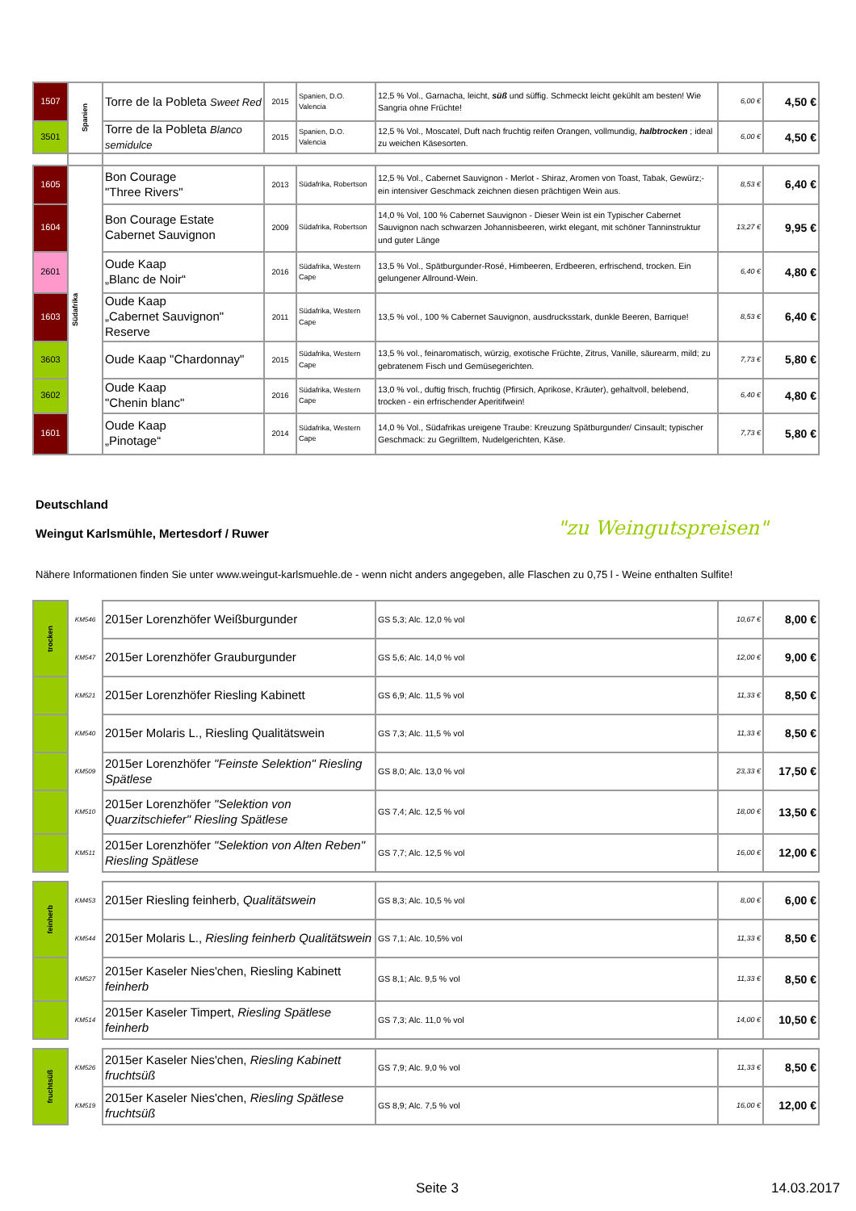| 1507 | Spanien | Torre de la Pobleta Sweet Red | 2015 | Spanien, D.O. Valencia | 12,5 % Vol., Garnacha, leicht, süß und süffig. Schmeckt leicht gekühlt am besten! Wie Sangria ohne Früchte! | 6,00 € | 4,50 € |
| 3501 | | Torre de la Pobleta Blanco semidulce | 2015 | Spanien, D.O. Valencia | 12,5 % Vol., Moscatel, Duft nach fruchtig reifen Orangen, vollmundig, halbtrocken ; ideal zu weichen Käsesorten. | 6,00 € | 4,50 € |
| 1605 | Südafrika | Bon Courage "Three Rivers" | 2013 | Südafrika, Robertson | 12,5 % Vol., Cabernet Sauvignon - Merlot - Shiraz, Aromen von Toast, Tabak, Gewürz;- ein intensiver Geschmack zeichnen diesen prächtigen Wein aus. | 8,53 € | 6,40 € |
| 1604 | | Bon Courage Estate Cabernet Sauvignon | 2009 | Südafrika, Robertson | 14,0 % Vol, 100 % Cabernet Sauvignon - Dieser Wein ist ein Typischer Cabernet Sauvignon nach schwarzen Johannisbeeren, wirkt elegant, mit schöner Tanninstruktur und guter Länge | 13,27 € | 9,95 € |
| 2601 | | Oude Kaap „Blanc de Noir“ | 2016 | Südafrika, Western Cape | 13,5 % Vol., Spätburgunder-Rosé, Himbeeren, Erdbeeren, erfrischend, trocken. Ein gelungener Allround-Wein. | 6,40 € | 4,80 € |
| 1603 | | Oude Kaap „Cabernet Sauvignon" Reserve | 2011 | Südafrika, Western Cape | 13,5 % vol., 100 % Cabernet Sauvignon, ausdrucksstark, dunkle Beeren, Barrique! | 8,53 € | 6,40 € |
| 3603 | | Oude Kaap "Chardonnay" | 2015 | Südafrika, Western Cape | 13,5 % vol., feinaromatisch, würzig, exotische Früchte, Zitrus, Vanille, säurearm, mild; zu gebratenem Fisch und Gemüsegerichten. | 7,73 € | 5,80 € |
| 3602 | | Oude Kaap "Chenin blanc" | 2016 | Südafrika, Western Cape | 13,0 % vol., duftig frisch, fruchtig (Pfirsich, Aprikose, Kräuter), gehaltvoll, belebend, trocken - ein erfrischender Aperitifwein! | 6,40 € | 4,80 € |
| 1601 | | Oude Kaap „Pinotage“ | 2014 | Südafrika, Western Cape | 14,0 % Vol., Südafrikas ureigene Traube: Kreuzung Spätburgunder/ Cinsault; typischer Geschmack: zu Gegrilltem, Nudelgerichten, Käse. | 7,73 € | 5,80 € |
Deutschland
Weingut Karlsmühle, Mertesdorf / Ruwer
"zu Weingutspreisen"
Nähere Informationen finden Sie unter www.weingut-karlsmuehle.de - wenn nicht anders angegeben, alle Flaschen zu 0,75 l - Weine enthalten Sulfite!
| trocken | KM546 | 2015er Lorenzhöfer Weißburgunder | GS 5,3; Alc. 12,0 % vol | 10,67 € | 8,00 € |
| | KM547 | 2015er Lorenzhöfer Grauburgunder | GS 5,6; Alc. 14,0 % vol | 12,00 € | 9,00 € |
| | KM521 | 2015er Lorenzhöfer Riesling Kabinett | GS 6,9; Alc. 11,5 % vol | 11,33 € | 8,50 € |
| | KM540 | 2015er Molaris L., Riesling Qualitätswein | GS 7,3; Alc. 11,5 % vol | 11,33 € | 8,50 € |
| | KM509 | 2015er Lorenzhöfer "Feinste Selektion" Riesling Spätlese | GS 8,0; Alc. 13,0 % vol | 23,33 € | 17,50 € |
| | KM510 | 2015er Lorenzhöfer "Selektion von Quarzitschiefer" Riesling Spätlese | GS 7,4; Alc. 12,5 % vol | 18,00 € | 13,50 € |
| | KM511 | 2015er Lorenzhöfer "Selektion von Alten Reben" Riesling Spätlese | GS 7,7; Alc. 12,5 % vol | 16,00 € | 12,00 € |
| feinherb | KM453 | 2015er Riesling feinherb, Qualitätswein | GS 8,3; Alc. 10,5 % vol | 8,00 € | 6,00 € |
| | KM544 | 2015er Molaris L., Riesling feinherb Qualitätswein | GS 7,1; Alc. 10,5% vol | 11,33 € | 8,50 € |
| | KM527 | 2015er Kaseler Nies'chen, Riesling Kabinett feinherb | GS 8,1; Alc. 9,5 % vol | 11,33 € | 8,50 € |
| | KM514 | 2015er Kaseler Timpert, Riesling Spätlese feinherb | GS 7,3; Alc. 11,0 % vol | 14,00 € | 10,50 € |
| fruchtsüß | KM526 | 2015er Kaseler Nies'chen, Riesling Kabinett fruchtsüß | GS 7,9; Alc. 9,0 % vol | 11,33 € | 8,50 € |
| | KM519 | 2015er Kaseler Nies'chen, Riesling Spätlese fruchtsüß | GS 8,9; Alc. 7,5 % vol | 16,00 € | 12,00 € |
Seite 3 14.03.2017